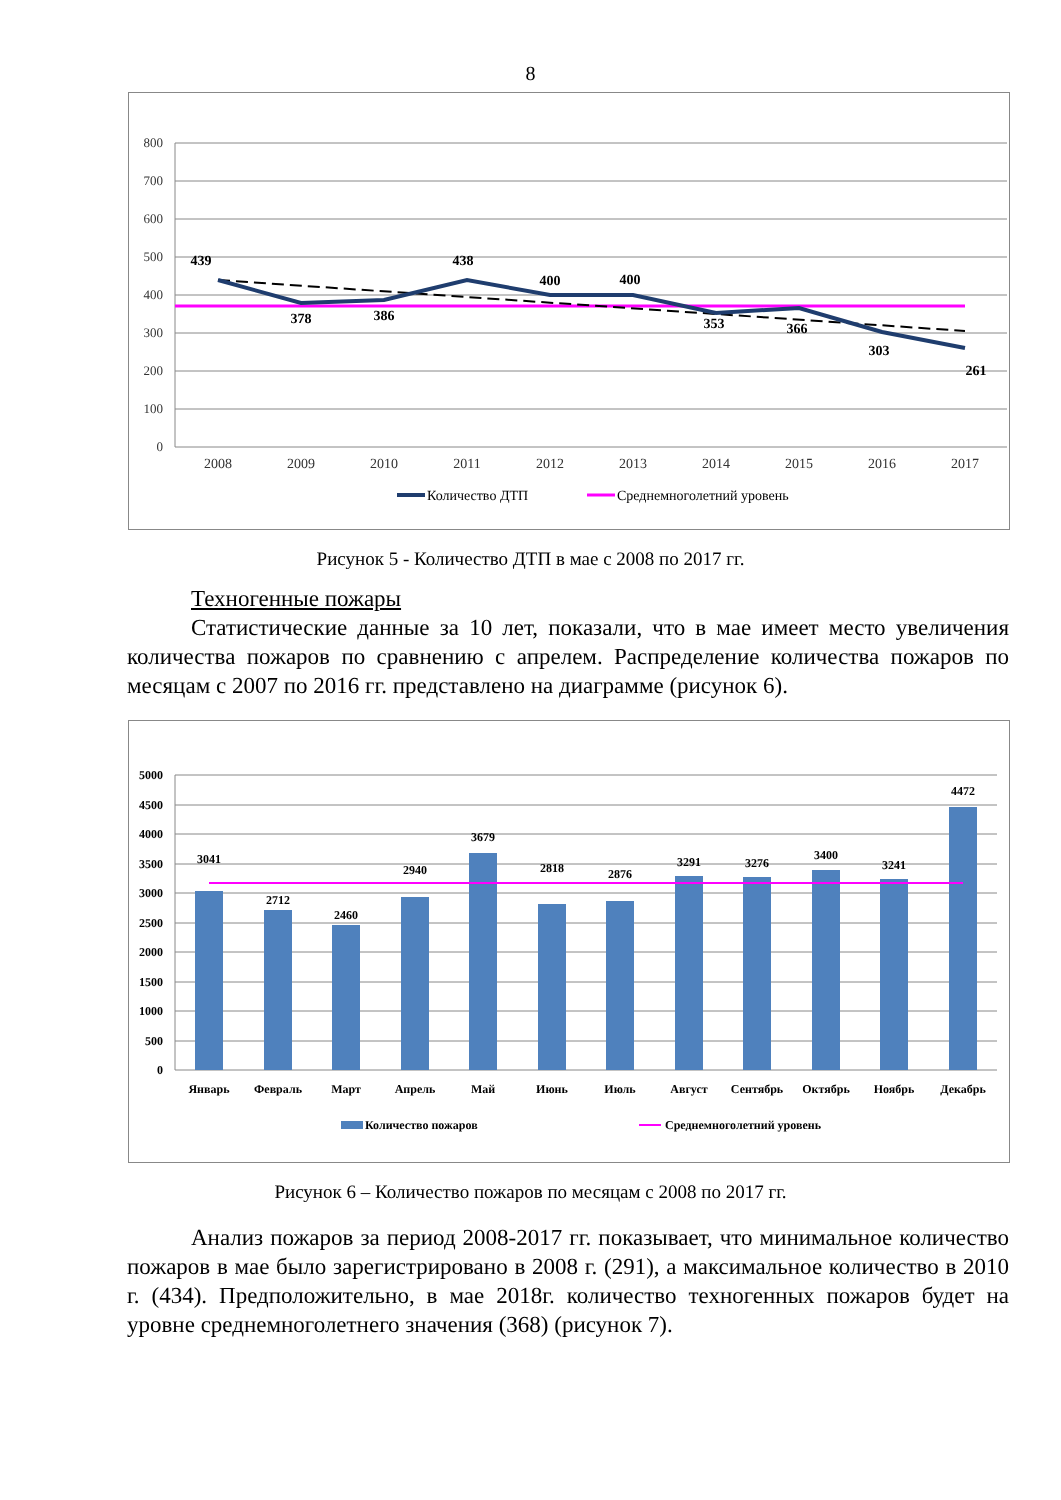8
800
700
600
500
400
300
200
100
0
2008
2009
2010
2011
2012
2013
2014
2015
2016
2017
439
378
386
438
400
400
353
366
303
261
Количество ДТП
Среднемноголетний уровень
Рисунок 5 - Количество ДТП в мае с 2008 по 2017 гг.
Техногенные пожары
Статистические данные за 10 лет, показали, что в мае имеет место увеличения количества пожаров по сравнению с апрелем. Распределение количества пожаров по месяцам с 2007 по 2016 гг. представлено на диаграмме (рисунок 6).
5000
4500
4000
3500
3000
2500
2000
1500
1000
500
0
3041
2712
2460
2940
3679
2818
2876
3291
3276
3400
3241
4472
Январь
Февраль
Март
Апрель
Май
Июнь
Июль
Август
Сентябрь
Октябрь
Ноябрь
Декабрь
Количество пожаров
Среднемноголетний уровень
Рисунок 6 – Количество пожаров по месяцам с 2008 по 2017 гг.
Анализ пожаров за период 2008-2017 гг. показывает, что минимальное количество пожаров в мае было зарегистрировано в 2008 г. (291), а максимальное количество в 2010 г. (434). Предположительно, в мае 2018г. количество техногенных пожаров будет на уровне среднемноголетнего значения (368) (рисунок 7).